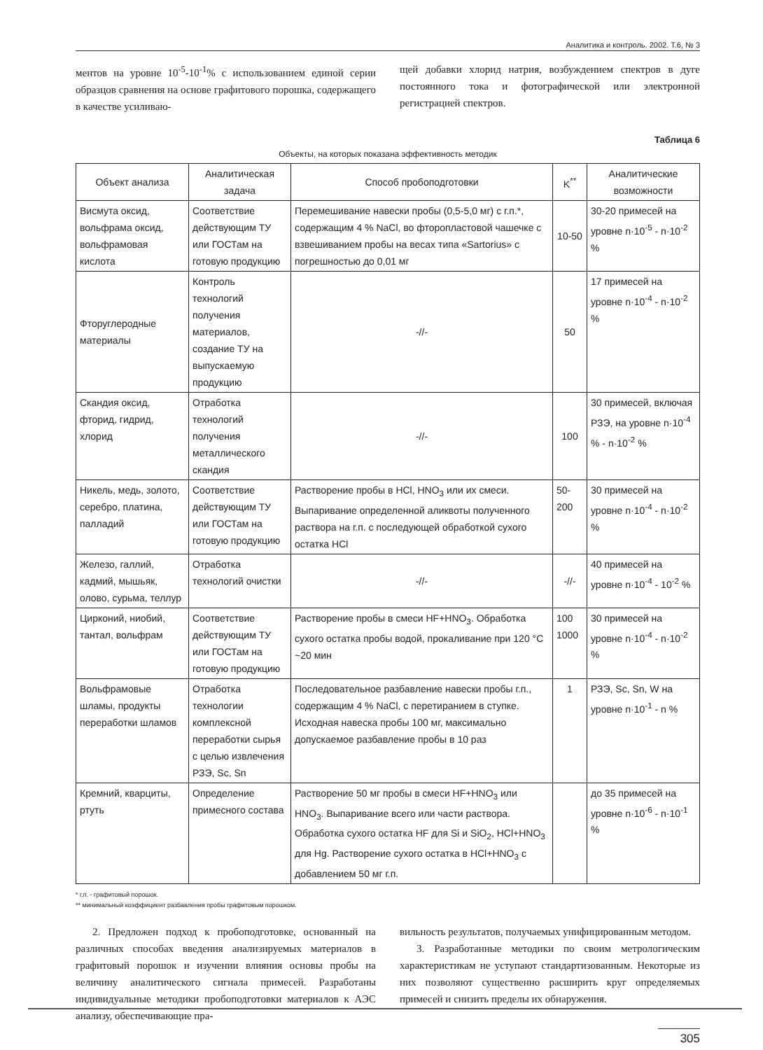Аналитика и контроль. 2002. Т.6, № 3
ментов на уровне 10<sup>-5</sup>-10<sup>-1</sup>% с использованием единой серии образцов сравнения на основе графитового порошка, содержащего в качестве усиливаю-
щей добавки хлорид натрия, возбуждением спектров в дуге постоянного тока и фотографической или электронной регистрацией спектров.
Таблица 6
Объекты, на которых показана эффективность методик
| Объект анализа | Аналитическая задача | Способ пробоподготовки | K<sup>**</sup> | Аналитические возможности |
| --- | --- | --- | --- | --- |
| Висмута оксид, вольфрама оксид, вольфрамовая кислота | Соответствие действующим ТУ или ГОСТам на готовую продукцию | Перемешивание навески пробы (0,5-5,0 мг) с г.п.*, содержащим 4 % NaCl, во фторопластовой чашечке с взвешиванием пробы на весах типа «Sartorius» с погрешностью до 0,01 мг | 10-50 | 30-20 примесей на уровне n·10<sup>-5</sup> - n·10<sup>-2</sup> % |
| Фторуглеродные материалы | Контроль технологий получения материалов, создание ТУ на выпускаемую продукцию | -//- | 50 | 17 примесей на уровне n·10<sup>-4</sup> - n·10<sup>-2</sup> % |
| Скандия оксид, фторид, гидрид, хлорид | Отработка технологий получения металлического скандия | -//- | 100 | 30 примесей, включая РЗЭ, на уровне n·10<sup>-4</sup> % - n·10<sup>-2</sup> % |
| Никель, медь, золото, серебро, платина, палладий | Соответствие действующим ТУ или ГОСТам на готовую продукцию | Растворение пробы в HCl, HNO<sub>3</sub> или их смеси. Выпаривание определенной аликвоты полученного раствора на г.п. с последующей обработкой сухого остатка HCl | 50-200 | 30 примесей на уровне n·10<sup>-4</sup> - n·10<sup>-2</sup> % |
| Железо, галлий, кадмий, мышьяк, олово, сурьма, теллур | Отработка технологий очистки | -//- | -//- | 40 примесей на уровне n·10<sup>-4</sup> - 10<sup>-2</sup> % |
| Цирконий, ниобий, тантал, вольфрам | Соответствие действующим ТУ или ГОСТам на готовую продукцию | Растворение пробы в смеси HF+HNO<sub>3</sub>. Обработка сухого остатка пробы водой, прокаливание при 120 °C ~20 мин | 100 1000 | 30 примесей на уровне n·10<sup>-4</sup> - n·10<sup>-2</sup> % |
| Вольфрамовые шламы, продукты переработки шламов | Отработка технологии комплексной переработки сырья с целью извлечения РЗЭ, Sc, Sn | Последовательное разбавление навески пробы г.п., содержащим 4 % NaCl, с перетиранием в ступке. Исходная навеска пробы 100 мг, максимально допускаемое разбавление пробы в 10 раз | 1 | РЗЭ, Sc, Sn, W на уровне n·10<sup>-1</sup> - n % |
| Кремний, кварциты, ртуть | Определение примесного состава | Растворение 50 мг пробы в смеси HF+HNO<sub>3</sub> или HNO<sub>3</sub>. Выпаривание всего или части раствора. Обработка сухого остатка HF для Si и SiO<sub>2</sub>, HCl+HNO<sub>3</sub> для Hg. Растворение сухого остатка в HCl+HNO<sub>3</sub> с добавлением 50 мг г.п. | | до 35 примесей на уровне n·10<sup>-6</sup> - n·10<sup>-1</sup> % |
* г.п. - графитовый порошок.
** минимальный коэффициент разбавления пробы графитовым порошком.
2. Предложен подход к пробоподготовке, основанный на различных способах введения анализируемых материалов в графитовый порошок и изучении влияния основы пробы на величину аналитического сигнала примесей. Разработаны индивидуальные методики пробоподготовки материалов к АЭС анализу, обеспечивающие пра-
вильность результатов, получаемых унифицированным методом.
3. Разработанные методики по своим метрологическим характеристикам не уступают стандартизованным. Некоторые из них позволяют существенно расширить круг определяемых примесей и снизить пределы их обнаружения.
305